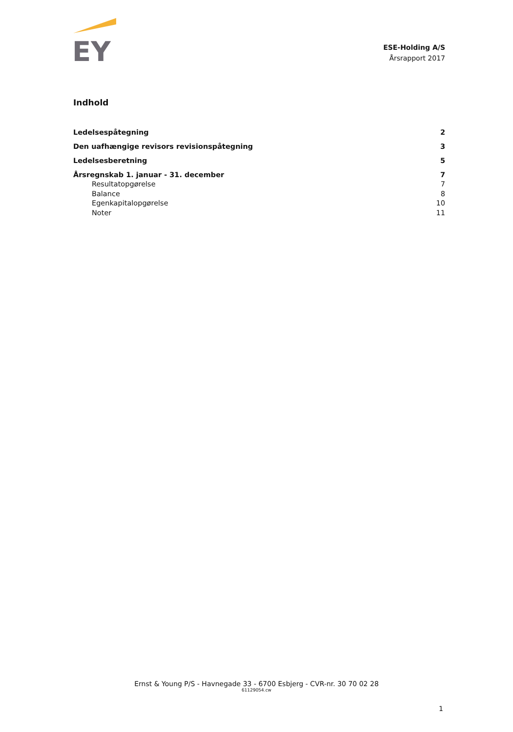EY
ESE-Holding A/S
Årsrapport 2017
Indhold
Ledelsespåtegning 2
Den uafhængige revisors revisionspåtegning 3
Ledelsesberetning 5
Årsregnskab 1. januar - 31. december 7
Resultatopgørelse 7
Balance 8
Egenkapitalopgørelse 10
Noter 11
Ernst & Young P/S - Havnegade 33 - 6700 Esbjerg - CVR-nr. 30 70 02 28
61129054.cw
1